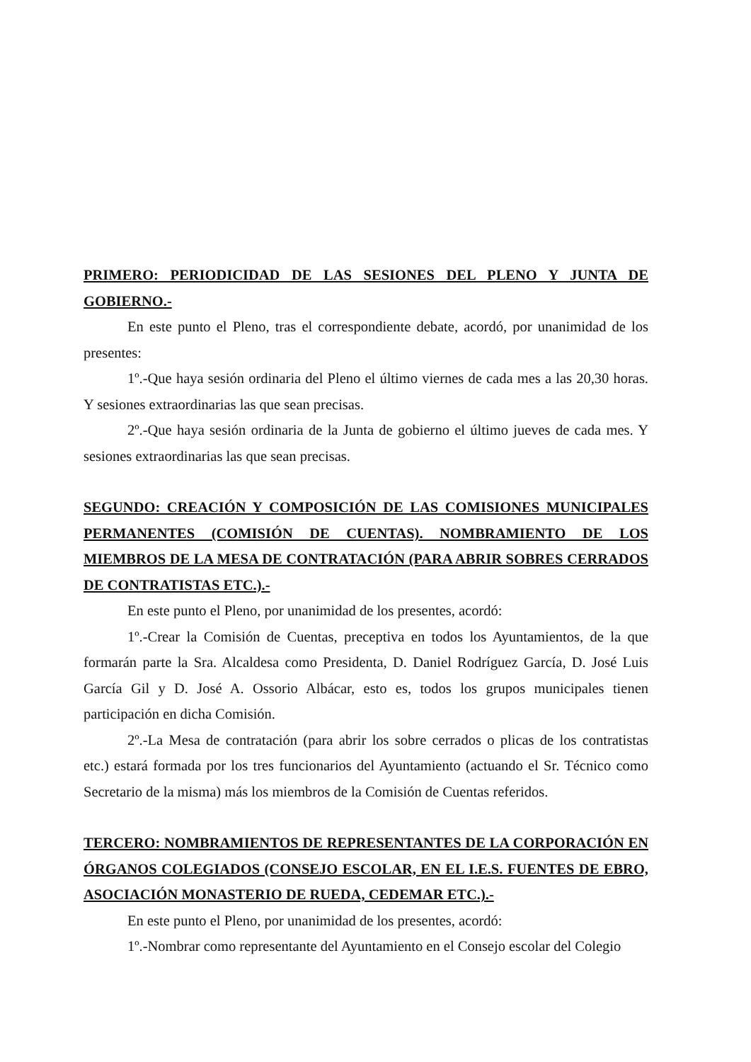PRIMERO: PERIODICIDAD DE LAS SESIONES DEL PLENO Y JUNTA DE GOBIERNO.-
En este punto el Pleno, tras el correspondiente debate, acordó, por unanimidad de los presentes:
1º.-Que haya sesión ordinaria del Pleno el último viernes de cada mes a las 20,30 horas. Y sesiones extraordinarias las que sean precisas.
2º.-Que haya sesión ordinaria de la Junta de gobierno el último jueves de cada mes. Y sesiones extraordinarias las que sean precisas.
SEGUNDO: CREACIÓN Y COMPOSICIÓN DE LAS COMISIONES MUNICIPALES PERMANENTES (COMISIÓN DE CUENTAS). NOMBRAMIENTO DE LOS MIEMBROS DE LA MESA DE CONTRATACIÓN (PARA ABRIR SOBRES CERRADOS DE CONTRATISTAS ETC.).-
En este punto el Pleno, por unanimidad de los presentes, acordó:
1º.-Crear la Comisión de Cuentas, preceptiva en todos los Ayuntamientos, de la que formarán parte la Sra. Alcaldesa como Presidenta, D. Daniel Rodríguez García, D. José Luis García Gil y D. José A. Ossorio Albácar, esto es, todos los grupos municipales tienen participación en dicha Comisión.
2º.-La Mesa de contratación (para abrir los sobre cerrados o plicas de los contratistas etc.) estará formada por los tres funcionarios del Ayuntamiento (actuando el Sr. Técnico como Secretario de la misma) más los miembros de la Comisión de Cuentas referidos.
TERCERO: NOMBRAMIENTOS DE REPRESENTANTES DE LA CORPORACIÓN EN ÓRGANOS COLEGIADOS (CONSEJO ESCOLAR, EN EL I.E.S. FUENTES DE EBRO, ASOCIACIÓN MONASTERIO DE RUEDA, CEDEMAR ETC.).-
En este punto el Pleno, por unanimidad de los presentes, acordó:
1º.-Nombrar como representante del Ayuntamiento en el Consejo escolar del Colegio